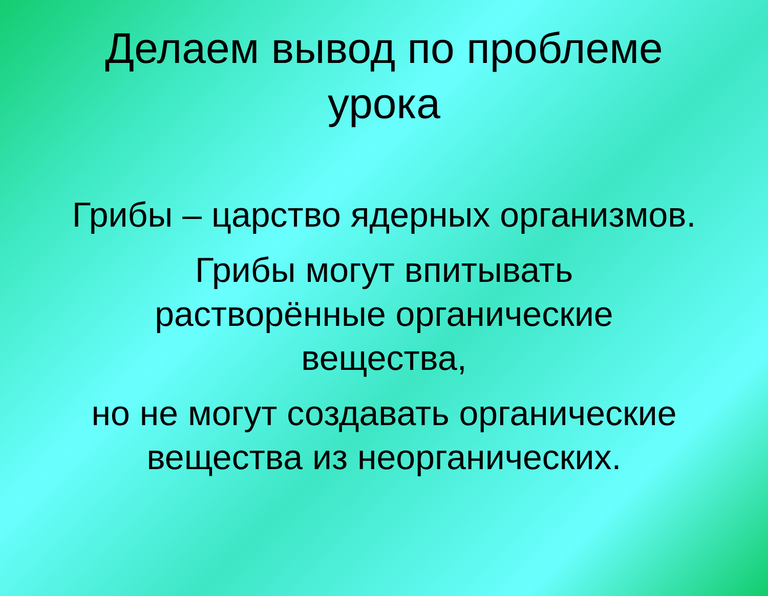Делаем вывод по проблеме урока
Грибы – царство ядерных организмов.
Грибы могут впитывать
растворённые органические
вещества,
но не могут создавать органические
вещества из неорганических.